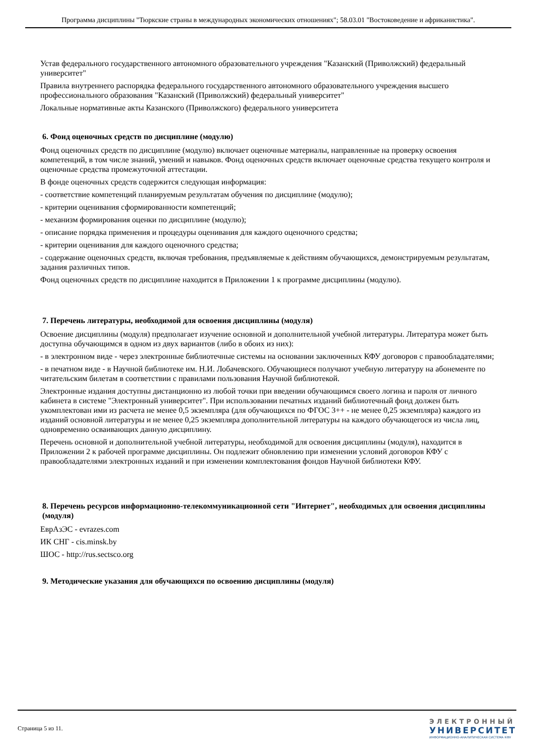Программа дисциплины "Тюркские страны в международных экономических отношениях"; 58.03.01 "Востоковедение и африканистика".
Устав федерального государственного автономного образовательного учреждения "Казанский (Приволжский) федеральный университет"
Правила внутреннего распорядка федерального государственного автономного образовательного учреждения высшего профессионального образования "Казанский (Приволжский) федеральный университет"
Локальные нормативные акты Казанского (Приволжского) федерального университета
6. Фонд оценочных средств по дисциплине (модулю)
Фонд оценочных средств по дисциплине (модулю) включает оценочные материалы, направленные на проверку освоения компетенций, в том числе знаний, умений и навыков. Фонд оценочных средств включает оценочные средства текущего контроля и оценочные средства промежуточной аттестации.
В фонде оценочных средств содержится следующая информация:
- соответствие компетенций планируемым результатам обучения по дисциплине (модулю);
- критерии оценивания сформированности компетенций;
- механизм формирования оценки по дисциплине (модулю);
- описание порядка применения и процедуры оценивания для каждого оценочного средства;
- критерии оценивания для каждого оценочного средства;
- содержание оценочных средств, включая требования, предъявляемые к действиям обучающихся, демонстрируемым результатам, задания различных типов.
Фонд оценочных средств по дисциплине находится в Приложении 1 к программе дисциплины (модулю).
7. Перечень литературы, необходимой для освоения дисциплины (модуля)
Освоение дисциплины (модуля) предполагает изучение основной и дополнительной учебной литературы. Литература может быть доступна обучающимся в одном из двух вариантов (либо в обоих из них):
- в электронном виде - через электронные библиотечные системы на основании заключенных КФУ договоров с правообладателями;
- в печатном виде - в Научной библиотеке им. Н.И. Лобачевского. Обучающиеся получают учебную литературу на абонементе по читательским билетам в соответствии с правилами пользования Научной библиотекой.
Электронные издания доступны дистанционно из любой точки при введении обучающимся своего логина и пароля от личного кабинета в системе "Электронный университет". При использовании печатных изданий библиотечный фонд должен быть укомплектован ими из расчета не менее 0,5 экземпляра (для обучающихся по ФГОС 3++ - не менее 0,25 экземпляра) каждого из изданий основной литературы и не менее 0,25 экземпляра дополнительной литературы на каждого обучающегося из числа лиц, одновременно осваивающих данную дисциплину.
Перечень основной и дополнительной учебной литературы, необходимой для освоения дисциплины (модуля), находится в Приложении 2 к рабочей программе дисциплины. Он подлежит обновлению при изменении условий договоров КФУ с правообладателями электронных изданий и при изменении комплектования фондов Научной библиотеки КФУ.
8. Перечень ресурсов информационно-телекоммуникационной сети "Интернет", необходимых для освоения дисциплины (модуля)
ЕврАзЭС - evrazes.com
ИК СНГ - cis.minsk.by
ШОС - http://rus.sectsco.org
9. Методические указания для обучающихся по освоению дисциплины (модуля)
Страница 5 из 11.
ЭЛЕКТРОННЫЙ
УНИВЕРСИТЕТ
ИНФОРМАЦИОННО-АНАЛИТИЧЕСКАЯ СИСТЕМА КФУ